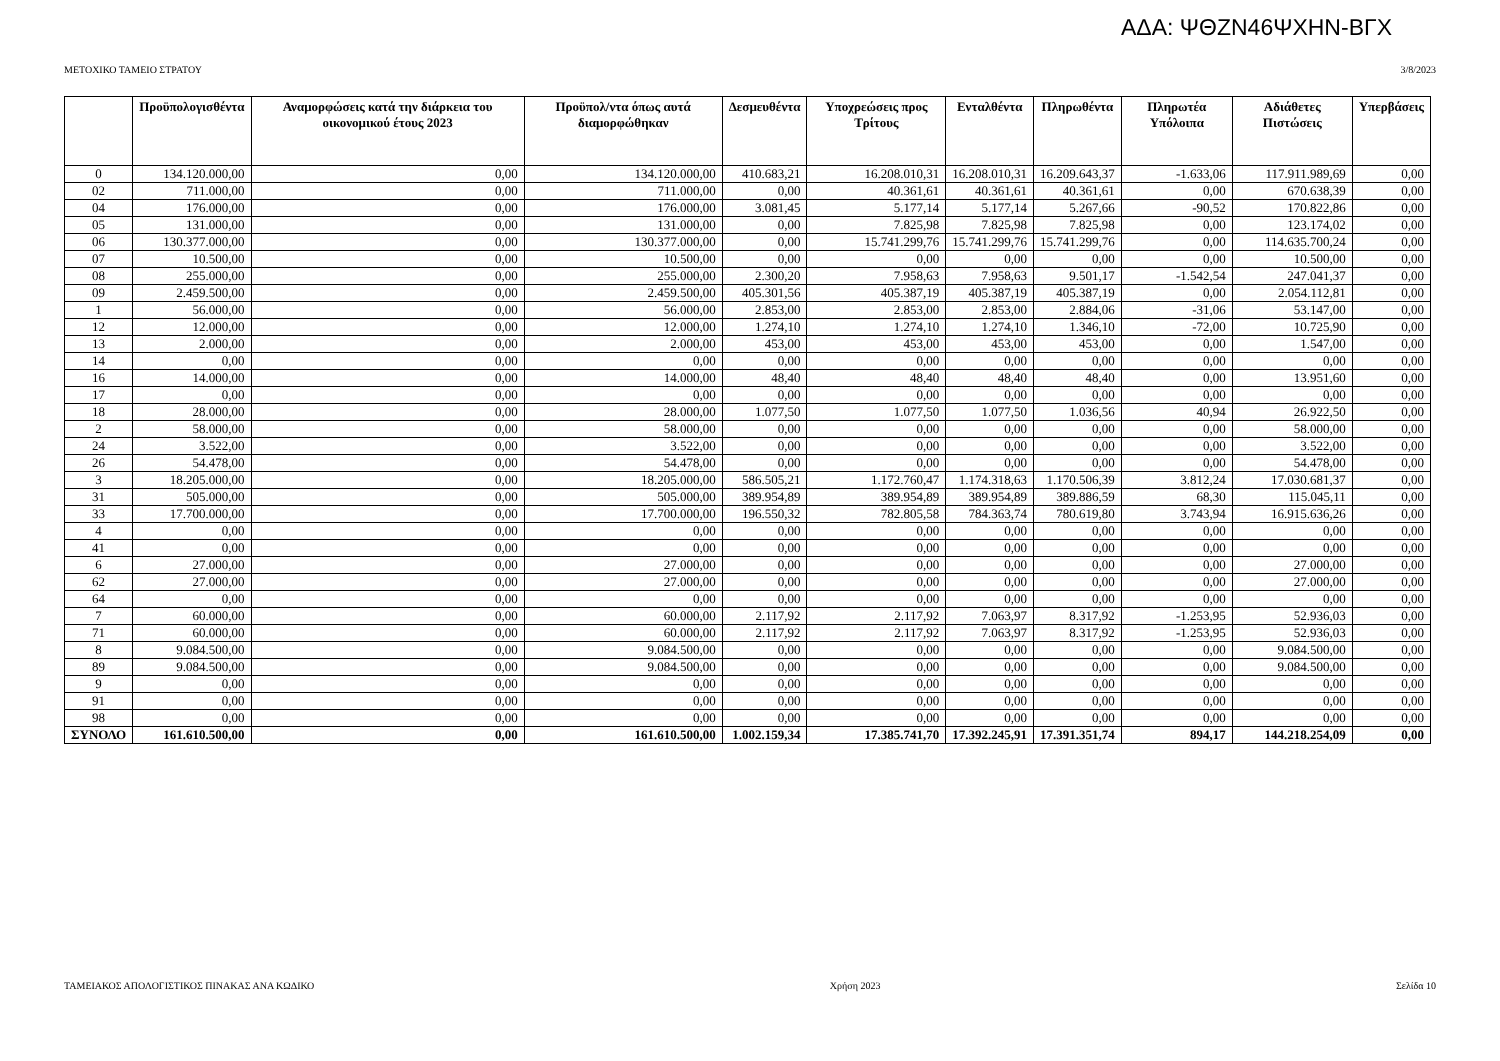ΑΔΑ: ΨΘΖΝ46ΨΧΗΝ-ΒΓΧ
ΜΕΤΟΧΙΚΟ ΤΑΜΕΙΟ ΣΤΡΑΤΟΥ 3/8/2023
| | Προϋπολογισθέντα | Αναμορφώσεις κατά την διάρκεια του οικονομικού έτους 2023 | Προϋπολ/ντα όπως αυτά διαμορφώθηκαν | Δεσμευθέντα | Υποχρεώσεις προς Τρίτους | Ενταλθέντα | Πληρωθέντα | Πληρωτέα Υπόλοιπα | Αδιάθετες Πιστώσεις | Υπερβάσεις |
| --- | --- | --- | --- | --- | --- | --- | --- | --- | --- | --- |
| 0 | 134.120.000,00 | 0,00 | 134.120.000,00 | 410.683,21 | 16.208.010,31 | 16.208.010,31 | 16.209.643,37 | -1.633,06 | 117.911.989,69 | 0,00 |
| 02 | 711.000,00 | 0,00 | 711.000,00 | 0,00 | 40.361,61 | 40.361,61 | 40.361,61 | 0,00 | 670.638,39 | 0,00 |
| 04 | 176.000,00 | 0,00 | 176.000,00 | 3.081,45 | 5.177,14 | 5.177,14 | 5.267,66 | -90,52 | 170.822,86 | 0,00 |
| 05 | 131.000,00 | 0,00 | 131.000,00 | 0,00 | 7.825,98 | 7.825,98 | 7.825,98 | 0,00 | 123.174,02 | 0,00 |
| 06 | 130.377.000,00 | 0,00 | 130.377.000,00 | 0,00 | 15.741.299,76 | 15.741.299,76 | 15.741.299,76 | 0,00 | 114.635.700,24 | 0,00 |
| 07 | 10.500,00 | 0,00 | 10.500,00 | 0,00 | 0,00 | 0,00 | 0,00 | 0,00 | 10.500,00 | 0,00 |
| 08 | 255.000,00 | 0,00 | 255.000,00 | 2.300,20 | 7.958,63 | 7.958,63 | 9.501,17 | -1.542,54 | 247.041,37 | 0,00 |
| 09 | 2.459.500,00 | 0,00 | 2.459.500,00 | 405.301,56 | 405.387,19 | 405.387,19 | 405.387,19 | 0,00 | 2.054.112,81 | 0,00 |
| 1 | 56.000,00 | 0,00 | 56.000,00 | 2.853,00 | 2.853,00 | 2.853,00 | 2.884,06 | -31,06 | 53.147,00 | 0,00 |
| 12 | 12.000,00 | 0,00 | 12.000,00 | 1.274,10 | 1.274,10 | 1.274,10 | 1.346,10 | -72,00 | 10.725,90 | 0,00 |
| 13 | 2.000,00 | 0,00 | 2.000,00 | 453,00 | 453,00 | 453,00 | 453,00 | 0,00 | 1.547,00 | 0,00 |
| 14 | 0,00 | 0,00 | 0,00 | 0,00 | 0,00 | 0,00 | 0,00 | 0,00 | 0,00 | 0,00 |
| 16 | 14.000,00 | 0,00 | 14.000,00 | 48,40 | 48,40 | 48,40 | 48,40 | 0,00 | 13.951,60 | 0,00 |
| 17 | 0,00 | 0,00 | 0,00 | 0,00 | 0,00 | 0,00 | 0,00 | 0,00 | 0,00 | 0,00 |
| 18 | 28.000,00 | 0,00 | 28.000,00 | 1.077,50 | 1.077,50 | 1.077,50 | 1.036,56 | 40,94 | 26.922,50 | 0,00 |
| 2 | 58.000,00 | 0,00 | 58.000,00 | 0,00 | 0,00 | 0,00 | 0,00 | 0,00 | 58.000,00 | 0,00 |
| 24 | 3.522,00 | 0,00 | 3.522,00 | 0,00 | 0,00 | 0,00 | 0,00 | 0,00 | 3.522,00 | 0,00 |
| 26 | 54.478,00 | 0,00 | 54.478,00 | 0,00 | 0,00 | 0,00 | 0,00 | 0,00 | 54.478,00 | 0,00 |
| 3 | 18.205.000,00 | 0,00 | 18.205.000,00 | 586.505,21 | 1.172.760,47 | 1.174.318,63 | 1.170.506,39 | 3.812,24 | 17.030.681,37 | 0,00 |
| 31 | 505.000,00 | 0,00 | 505.000,00 | 389.954,89 | 389.954,89 | 389.954,89 | 389.886,59 | 68,30 | 115.045,11 | 0,00 |
| 33 | 17.700.000,00 | 0,00 | 17.700.000,00 | 196.550,32 | 782.805,58 | 784.363,74 | 780.619,80 | 3.743,94 | 16.915.636,26 | 0,00 |
| 4 | 0,00 | 0,00 | 0,00 | 0,00 | 0,00 | 0,00 | 0,00 | 0,00 | 0,00 | 0,00 |
| 41 | 0,00 | 0,00 | 0,00 | 0,00 | 0,00 | 0,00 | 0,00 | 0,00 | 0,00 | 0,00 |
| 6 | 27.000,00 | 0,00 | 27.000,00 | 0,00 | 0,00 | 0,00 | 0,00 | 0,00 | 27.000,00 | 0,00 |
| 62 | 27.000,00 | 0,00 | 27.000,00 | 0,00 | 0,00 | 0,00 | 0,00 | 0,00 | 27.000,00 | 0,00 |
| 64 | 0,00 | 0,00 | 0,00 | 0,00 | 0,00 | 0,00 | 0,00 | 0,00 | 0,00 | 0,00 |
| 7 | 60.000,00 | 0,00 | 60.000,00 | 2.117,92 | 2.117,92 | 7.063,97 | 8.317,92 | -1.253,95 | 52.936,03 | 0,00 |
| 71 | 60.000,00 | 0,00 | 60.000,00 | 2.117,92 | 2.117,92 | 7.063,97 | 8.317,92 | -1.253,95 | 52.936,03 | 0,00 |
| 8 | 9.084.500,00 | 0,00 | 9.084.500,00 | 0,00 | 0,00 | 0,00 | 0,00 | 0,00 | 9.084.500,00 | 0,00 |
| 89 | 9.084.500,00 | 0,00 | 9.084.500,00 | 0,00 | 0,00 | 0,00 | 0,00 | 0,00 | 9.084.500,00 | 0,00 |
| 9 | 0,00 | 0,00 | 0,00 | 0,00 | 0,00 | 0,00 | 0,00 | 0,00 | 0,00 | 0,00 |
| 91 | 0,00 | 0,00 | 0,00 | 0,00 | 0,00 | 0,00 | 0,00 | 0,00 | 0,00 | 0,00 |
| 98 | 0,00 | 0,00 | 0,00 | 0,00 | 0,00 | 0,00 | 0,00 | 0,00 | 0,00 | 0,00 |
| ΣΥΝΟΛΟ | 161.610.500,00 | 0,00 | 161.610.500,00 | 1.002.159,34 | 17.385.741,70 | 17.392.245,91 | 17.391.351,74 | 894,17 | 144.218.254,09 | 0,00 |
ΤΑΜΕΙΑΚΟΣ ΑΠΟΛΟΓΙΣΤΙΚΟΣ ΠΙΝΑΚΑΣ ΑΝΑ ΚΩΔΙΚΟ Χρήση 2023 Σελίδα 10